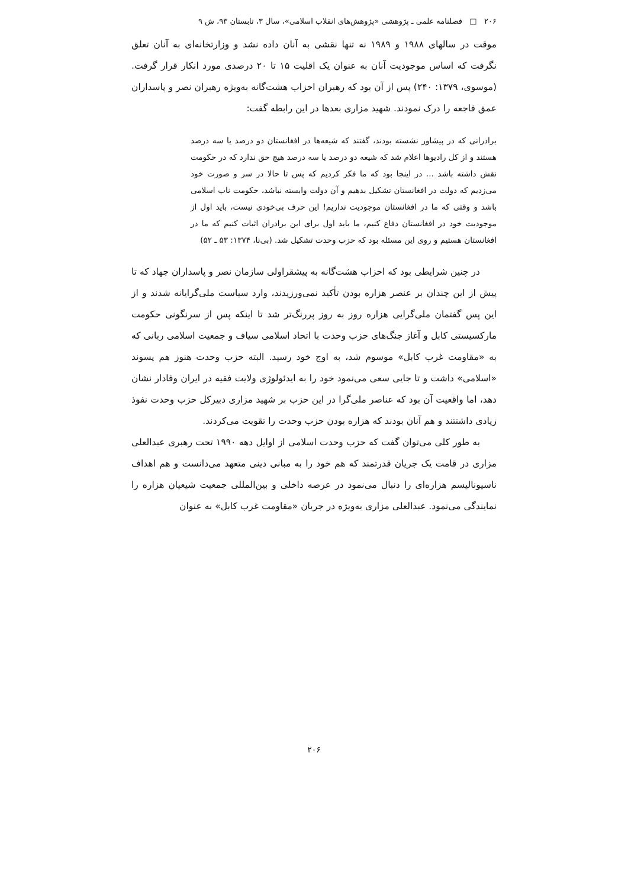۲۰۶ □ فصلنامه علمی ـ پژوهشی «پژوهش‌های انقلاب اسلامی»، سال ۳، تابستان ۹۳، ش ۹
موقت در سالهای ۱۹۸۸ و ۱۹۸۹ نه تنها نقشی به آنان داده نشد و وزارتخانه‌ای به آنان تعلق نگرفت که اساس موجودیت آنان به عنوان یک اقلیت ۱۵ تا ۲۰ درصدی مورد انکار قرار گرفت. (موسوی، ۱۳۷۹: ۲۴۰) پس از آن بود که رهبران احزاب هشت‌گانه به‌ویژه رهبران نصر و پاسداران عمق فاجعه را درک نمودند. شهید مزاری بعدها در این رابطه گفت:
برادرانی که در پیشاور نشسته بودند، گفتند که شیعه‌ها در افغانستان دو درصد یا سه درصد هستند و از کل رادیوها اعلام شد که شیعه دو درصد یا سه درصد هیچ حق ندارد که در حکومت نقش داشته باشد ... در اینجا بود که ما فکر کردیم که پس تا حالا در سر و صورت خود می‌زدیم که دولت در افغانستان تشکیل بدهیم و آن دولت وابسته نباشد، حکومت ناب اسلامی باشد و وقتی که ما در افغانستان موجودیت نداریم! این حرف بی‌خودی نیست، باید اول از موجودیت خود در افغانستان دفاع کنیم، ما باید اول برای این برادران اثبات کنیم که ما در افغانستان هستیم و روی این مسئله بود که حزب وحدت تشکیل شد. (بی‌نا، ۱۳۷۴: ۵۳ ـ ۵۲)
در چنین شرایطی بود که احزاب هشت‌گانه به پیشقراولی سازمان نصر و پاسداران جهاد که تا پیش از این چندان بر عنصر هزاره بودن تأکید نمی‌ورزیدند، وارد سیاست ملی‌گرایانه شدند و از این پس گفتمان ملی‌گرایی هزاره روز به روز پررنگ‌تر شد تا اینکه پس از سرنگونی حکومت مارکسیستی کابل و آغاز جنگ‌های حزب وحدت با اتحاد اسلامی سیاف و جمعیت اسلامی ربانی که به «مقاومت غرب کابل» موسوم شد، به اوج خود رسید. البته حزب وحدت هنوز هم پسوند «اسلامی» داشت و تا جایی سعی می‌نمود خود را به ایدئولوژی ولایت فقیه در ایران وفادار نشان دهد، اما واقعیت آن بود که عناصر ملی‌گرا در این حزب بر شهید مزاری دبیرکل حزب وحدت نفوذ زیادی داشتتند و هم آنان بودند که هزاره بودن حزب وحدت را تقویت می‌کردند.
به طور کلی می‌توان گفت که حزب وحدت اسلامی از اوایل دهه ۱۹۹۰ تحت رهبری عبدالعلی مزاری در قامت یک جریان قدرتمند که هم خود را به مبانی دینی متعهد می‌دانست و هم اهداف ناسیونالیسم هزاره‌ای را دنبال می‌نمود در عرصه داخلی و بین‌المللی جمعیت شیعیان هزاره را نمایندگی می‌نمود. عبدالعلی مزاری به‌ویژه در جریان «مقاومت غرب کابل» به عنوان
۲۰۶